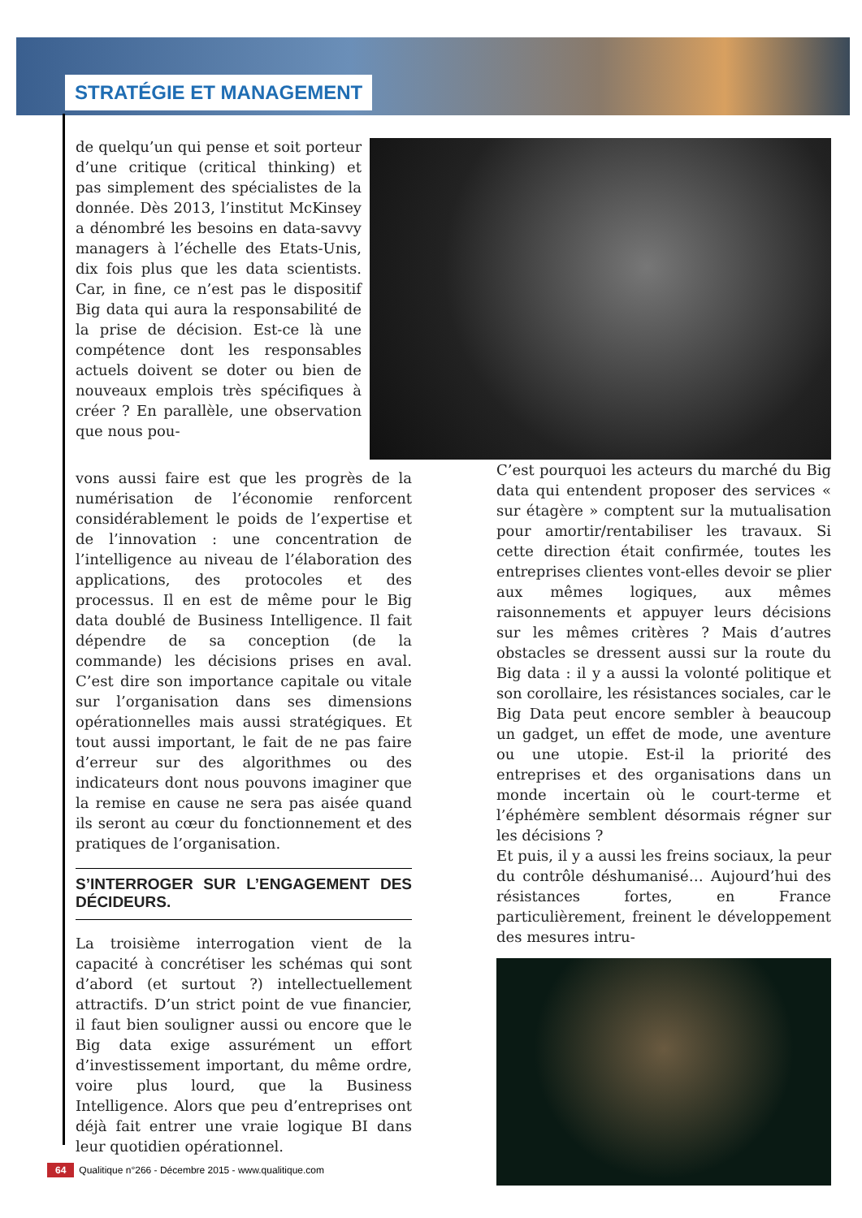STRATÉGIE ET MANAGEMENT
de quelqu’un qui pense et soit porteur d’une critique (critical thinking) et pas simplement des spécialistes de la donnée. Dès 2013, l’institut McKinsey a dénombré les besoins en data-savvy managers à l’échelle des Etats-Unis, dix fois plus que les data scientists. Car, in fine, ce n’est pas le dispositif Big data qui aura la responsabilité de la prise de décision. Est-ce là une compétence dont les responsables actuels doivent se doter ou bien de nouveaux emplois très spécifiques à créer ? En parallèle, une observation que nous pou-
vons aussi faire est que les progrès de la numérisation de l’économie renforcent considérablement le poids de l’expertise et de l’innovation : une concentration de l’intelligence au niveau de l’élaboration des applications, des protocoles et des processus. Il en est de même pour le Big data doublé de Business Intelligence. Il fait dépendre de sa conception (de la commande) les décisions prises en aval. C’est dire son importance capitale ou vitale sur l’organisation dans ses dimensions opérationnelles mais aussi stratégiques. Et tout aussi important, le fait de ne pas faire d’erreur sur des algorithmes ou des indicateurs dont nous pouvons imaginer que la remise en cause ne sera pas aisée quand ils seront au cœur du fonctionnement et des pratiques de l’organisation.
S’INTERROGER SUR L’ENGAGEMENT DES DÉCIDEURS.
La troisième interrogation vient de la capacité à concrétiser les schémas qui sont d’abord (et surtout ?) intellectuellement attractifs. D’un strict point de vue financier, il faut bien souligner aussi ou encore que le Big data exige assurément un effort d’investissement important, du même ordre, voire plus lourd, que la Business Intelligence. Alors que peu d’entreprises ont déjà fait entrer une vraie logique BI dans leur quotidien opérationnel.
C’est pourquoi les acteurs du marché du Big data qui entendent proposer des services « sur étagère » comptent sur la mutualisation pour amortir/rentabiliser les travaux. Si cette direction était confirmée, toutes les entreprises clientes vont-elles devoir se plier aux mêmes logiques, aux mêmes raisonnements et appuyer leurs décisions sur les mêmes critères ? Mais d’autres obstacles se dressent aussi sur la route du Big data : il y a aussi la volonté politique et son corollaire, les résistances sociales, car le Big Data peut encore sembler à beaucoup un gadget, un effet de mode, une aventure ou une utopie. Est-il la priorité des entreprises et des organisations dans un monde incertain où le court-terme et l’éphémère semblent désormais régner sur les décisions ?
Et puis, il y a aussi les freins sociaux, la peur du contrôle déshumanisé… Aujourd’hui des résistances fortes, en France particulièrement, freinent le développement des mesures intru-
64 Qualitique n°266 - Décembre 2015 - www.qualitique.com